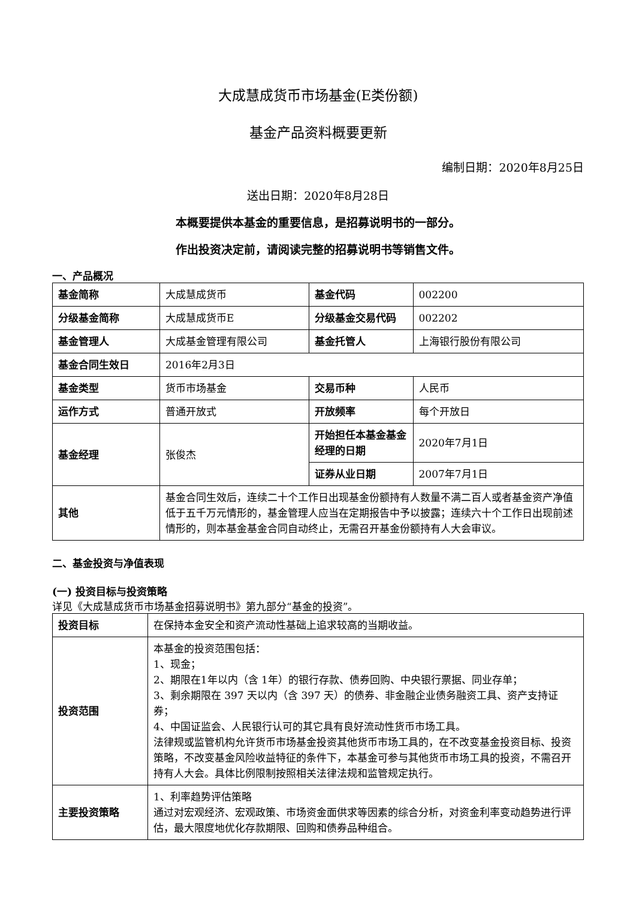大成慧成货币市场基金(E类份额)
基金产品资料概要更新
编制日期：2020年8月25日
送出日期：2020年8月28日
本概要提供本基金的重要信息，是招募说明书的一部分。
作出投资决定前，请阅读完整的招募说明书等销售文件。
一、产品概况
| 基金简称 | 大成慧成货币 | 基金代码 | 002200 |
| 分级基金简称 | 大成慧成货币E | 分级基金交易代码 | 002202 |
| 基金管理人 | 大成基金管理有限公司 | 基金托管人 | 上海银行股份有限公司 |
| 基金合同生效日 | 2016年2月3日 | | |
| 基金类型 | 货币市场基金 | 交易币种 | 人民币 |
| 运作方式 | 普通开放式 | 开放频率 | 每个开放日 |
| 基金经理 | 张俊杰 | 开始担任本基金基金经理的日期 | 2020年7月1日 |
| | | 证券从业日期 | 2007年7月1日 |
| 其他 | 基金合同生效后，连续二十个工作日出现基金份额持有人数量不满二百人或者基金资产净值低于五千万元情形的，基金管理人应当在定期报告中予以披露；连续六十个工作日出现前述情形的，则本基金基金合同自动终止，无需召开基金份额持有人大会审议。 | | |
二、基金投资与净值表现
(一) 投资目标与投资策略
详见《大成慧成货币市场基金招募说明书》第九部分“基金的投资”。
| 投资目标 | 在保持本金安全和资产流动性基础上追求较高的当期收益。 |
| 投资范围 | 本基金的投资范围包括： 1、现金； 2、期限在1年以内（含 1年）的银行存款、债券回购、中央银行票据、同业存单； 3、剩余期限在 397 天以内（含 397 天）的债券、非金融企业债务融资工具、资产支持证券； 4、中国证监会、人民银行认可的其它具有良好流动性货币市场工具。 法律规或监管机构允许货币市场基金投资其他货币市场工具的，在不改变基金投资目标、投资策略，不改变基金风险收益特征的条件下，本基金可参与其他货币市场工具的投资，不需召开持有人大会。具体比例限制按照相关法律法规和监管规定执行。 |
| 主要投资策略 | 1、利率趋势评估策略 通过对宏观经济、宏观政策、市场资金面供求等因素的综合分析，对资金利率变动趋势进行评估，最大限度地优化存款期限、回购和债券品种组合。 |